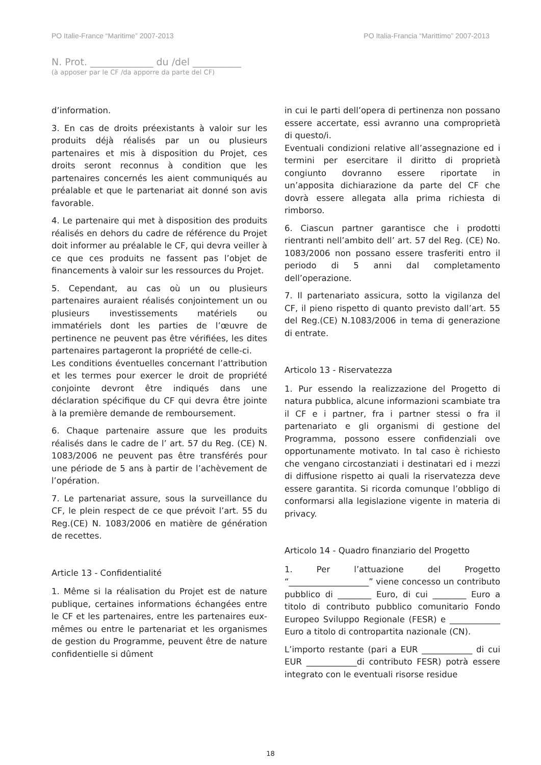PO Italie-France “Maritime” 2007-2013 PO Italia-Francia “Marittimo” 2007-2013
N. Prot. _____________ du /del __________
(à apposer par le CF /da apporre da parte del CF)
d’information.
3. En cas de droits préexistants à valoir sur les produits déjà réalisés par un ou plusieurs partenaires et mis à disposition du Projet, ces droits seront reconnus à condition que les partenaires concernés les aient communiqués au préalable et que le partenariat ait donné son avis favorable.
4. Le partenaire qui met à disposition des produits réalisés en dehors du cadre de référence du Projet doit informer au préalable le CF, qui devra veiller à ce que ces produits ne fassent pas l’objet de financements à valoir sur les ressources du Projet.
5. Cependant, au cas où un ou plusieurs partenaires auraient réalisés conjointement un ou plusieurs investissements matériels ou immatériels dont les parties de l’œuvre de pertinence ne peuvent pas être vérifiées, les dites partenaires partageront la propriété de celle-ci.
Les conditions éventuelles concernant l’attribution et les termes pour exercer le droit de propriété conjointe devront être indiqués dans une déclaration spécifique du CF qui devra être jointe à la première demande de remboursement.
6. Chaque partenaire assure que les produits réalisés dans le cadre de l’ art. 57 du Reg. (CE) N. 1083/2006 ne peuvent pas être transférés pour une période de 5 ans à partir de l’achèvement de l’opération.
7. Le partenariat assure, sous la surveillance du CF, le plein respect de ce que prévoit l’art. 55 du Reg.(CE) N. 1083/2006 en matière de génération de recettes.
Article 13 - Confidentialité
1. Même si la réalisation du Projet est de nature publique, certaines informations échangées entre le CF et les partenaires, entre les partenaires eux-mêmes ou entre le partenariat et les organismes de gestion du Programme, peuvent être de nature confidentielle si dûment
in cui le parti dell’opera di pertinenza non possano essere accertate, essi avranno una comproprietà di questo/i.
Eventuali condizioni relative all’assegnazione ed i termini per esercitare il diritto di proprietà congiunto dovranno essere riportate in un’apposita dichiarazione da parte del CF che dovrà essere allegata alla prima richiesta di rimborso.
6. Ciascun partner garantisce che i prodotti rientranti nell’ambito dell’ art. 57 del Reg. (CE) No. 1083/2006 non possano essere trasferiti entro il periodo di 5 anni dal completamento dell’operazione.
7. Il partenariato assicura, sotto la vigilanza del CF, il pieno rispetto di quanto previsto dall’art. 55 del Reg.(CE) N.1083/2006 in tema di generazione di entrate.
Articolo 13 - Riservatezza
1. Pur essendo la realizzazione del Progetto di natura pubblica, alcune informazioni scambiate tra il CF e i partner, fra i partner stessi o fra il partenariato e gli organismi di gestione del Programma, possono essere confidenziali ove opportunamente motivato. In tal caso è richiesto che vengano circostanziati i destinatari ed i mezzi di diffusione rispetto ai quali la riservatezza deve essere garantita. Si ricorda comunque l’obbligo di conformarsi alla legislazione vigente in materia di privacy.
Articolo 14 - Quadro finanziario del Progetto
1. Per l’attuazione del Progetto “___________________” viene concesso un contributo pubblico di ________ Euro, di cui ________ Euro a titolo di contributo pubblico comunitario Fondo Europeo Sviluppo Regionale (FESR) e ____________ Euro a titolo di contropartita nazionale (CN).
L’importo restante (pari a EUR ____________ di cui EUR ____________di contributo FESR) potrà essere integrato con le eventuali risorse residue
18